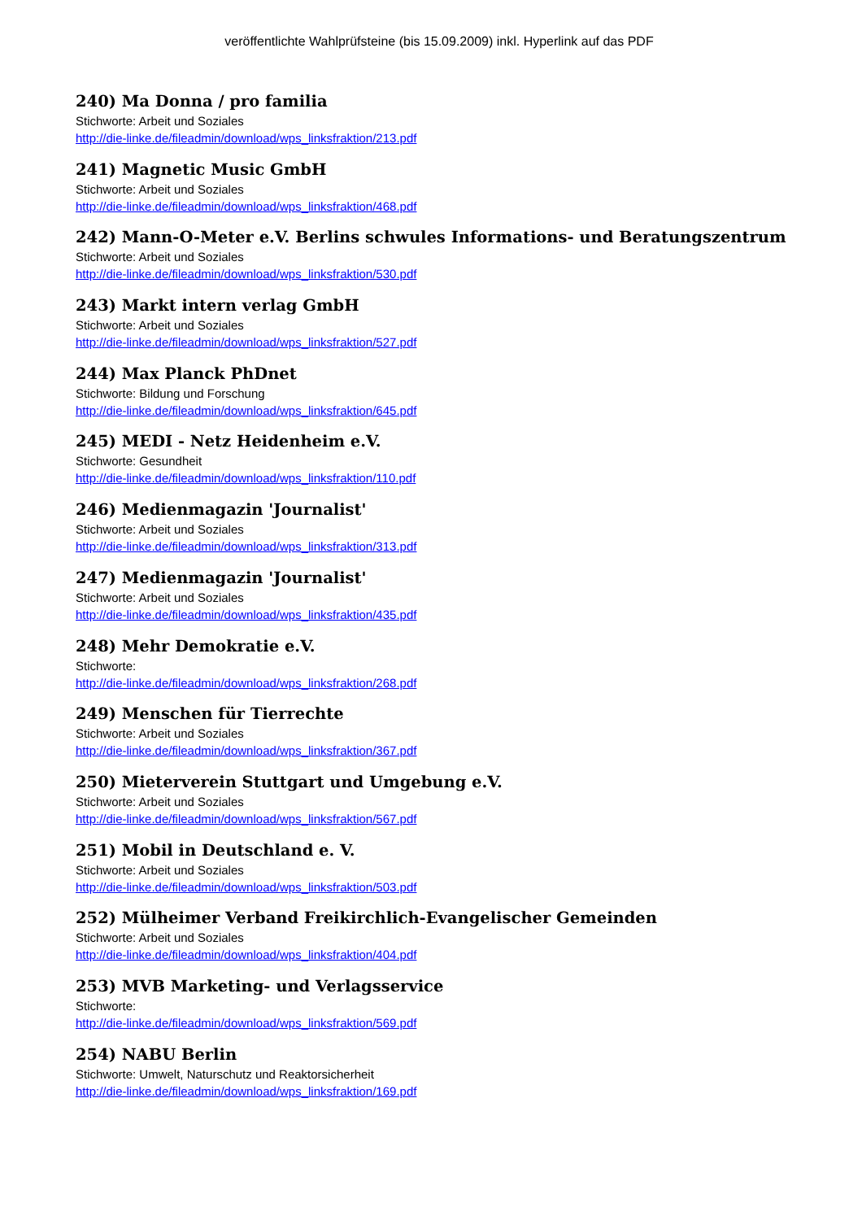veröffentlichte Wahlprüfsteine (bis 15.09.2009) inkl. Hyperlink auf das PDF
240) Ma Donna / pro familia
Stichworte: Arbeit und Soziales
http://die-linke.de/fileadmin/download/wps_linksfraktion/213.pdf
241) Magnetic Music GmbH
Stichworte: Arbeit und Soziales
http://die-linke.de/fileadmin/download/wps_linksfraktion/468.pdf
242) Mann-O-Meter e.V. Berlins schwules Informations- und Beratungszentrum
Stichworte: Arbeit und Soziales
http://die-linke.de/fileadmin/download/wps_linksfraktion/530.pdf
243) Markt intern verlag GmbH
Stichworte: Arbeit und Soziales
http://die-linke.de/fileadmin/download/wps_linksfraktion/527.pdf
244) Max Planck PhDnet
Stichworte: Bildung und Forschung
http://die-linke.de/fileadmin/download/wps_linksfraktion/645.pdf
245) MEDI - Netz Heidenheim e.V.
Stichworte: Gesundheit
http://die-linke.de/fileadmin/download/wps_linksfraktion/110.pdf
246) Medienmagazin 'Journalist'
Stichworte: Arbeit und Soziales
http://die-linke.de/fileadmin/download/wps_linksfraktion/313.pdf
247) Medienmagazin 'Journalist'
Stichworte: Arbeit und Soziales
http://die-linke.de/fileadmin/download/wps_linksfraktion/435.pdf
248) Mehr Demokratie e.V.
Stichworte:
http://die-linke.de/fileadmin/download/wps_linksfraktion/268.pdf
249) Menschen für Tierrechte
Stichworte: Arbeit und Soziales
http://die-linke.de/fileadmin/download/wps_linksfraktion/367.pdf
250) Mieterverein Stuttgart und Umgebung e.V.
Stichworte: Arbeit und Soziales
http://die-linke.de/fileadmin/download/wps_linksfraktion/567.pdf
251) Mobil in Deutschland e. V.
Stichworte: Arbeit und Soziales
http://die-linke.de/fileadmin/download/wps_linksfraktion/503.pdf
252) Mülheimer Verband Freikirchlich-Evangelischer Gemeinden
Stichworte: Arbeit und Soziales
http://die-linke.de/fileadmin/download/wps_linksfraktion/404.pdf
253) MVB Marketing- und Verlagsservice
Stichworte:
http://die-linke.de/fileadmin/download/wps_linksfraktion/569.pdf
254) NABU Berlin
Stichworte: Umwelt, Naturschutz und Reaktorsicherheit
http://die-linke.de/fileadmin/download/wps_linksfraktion/169.pdf